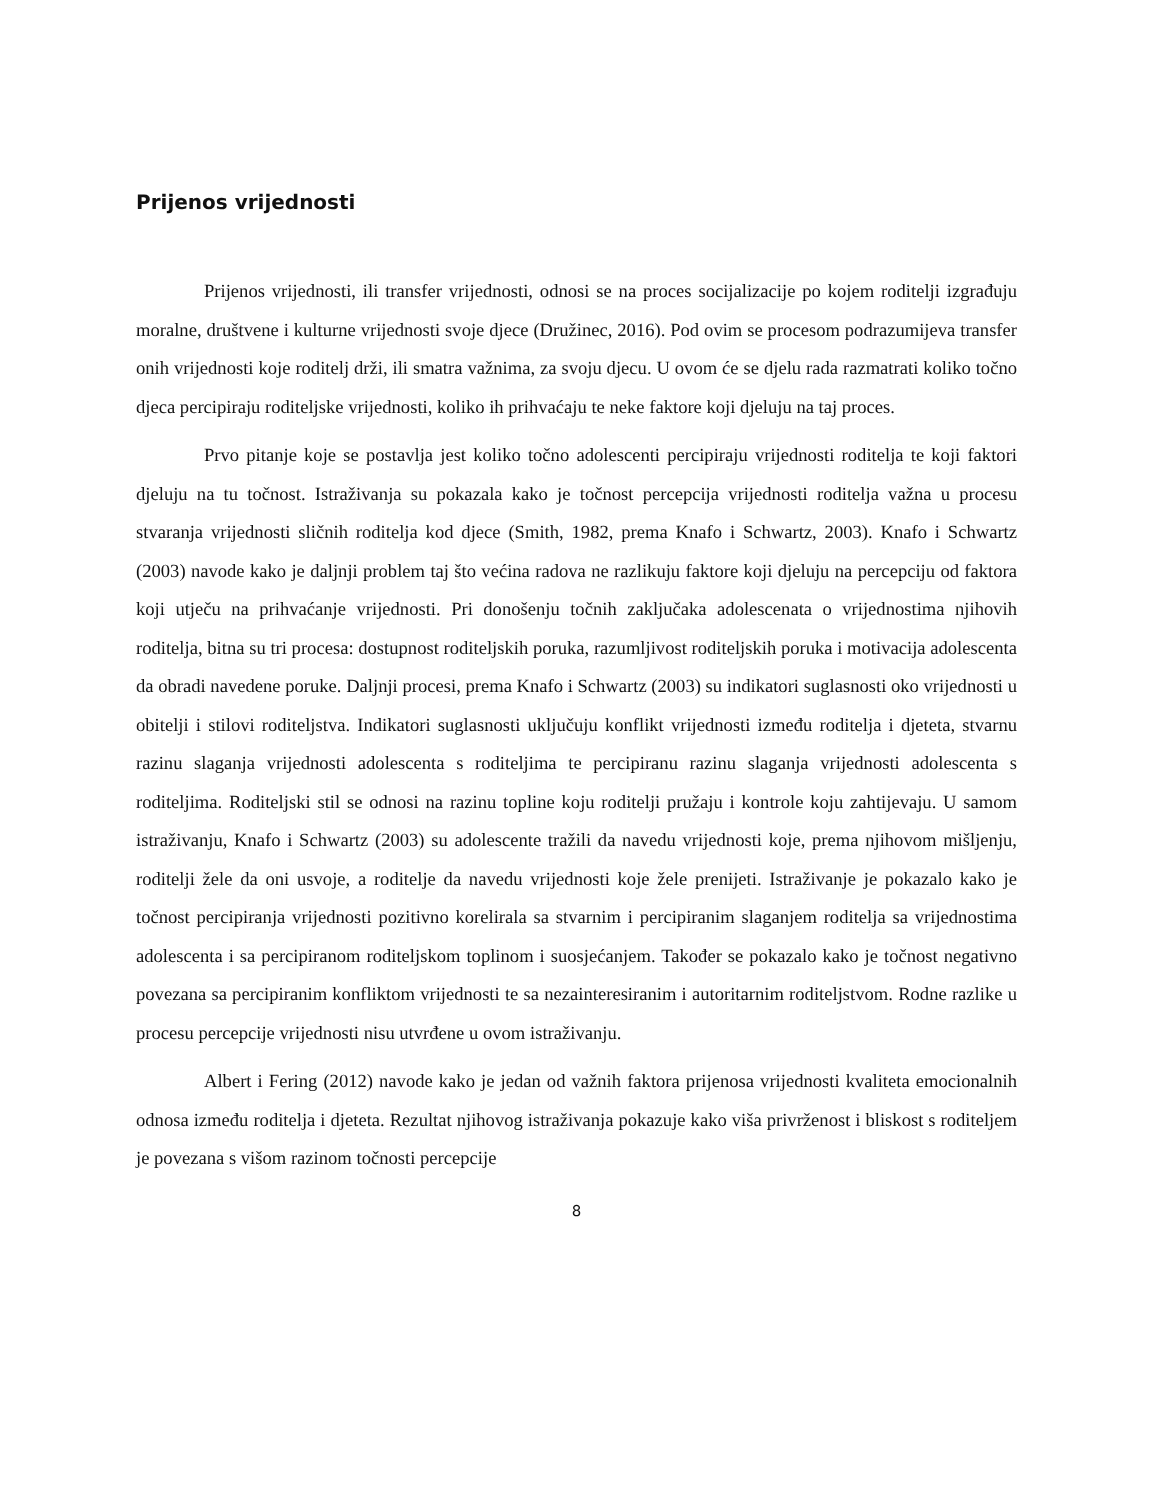Prijenos vrijednosti
Prijenos vrijednosti, ili transfer vrijednosti, odnosi se na proces socijalizacije po kojem roditelji izgrađuju moralne, društvene i kulturne vrijednosti svoje djece (Družinec, 2016). Pod ovim se procesom podrazumijeva transfer onih vrijednosti koje roditelj drži, ili smatra važnima, za svoju djecu. U ovom će se djelu rada razmatrati koliko točno djeca percipiraju roditeljske vrijednosti, koliko ih prihvaćaju te neke faktore koji djeluju na taj proces.
Prvo pitanje koje se postavlja jest koliko točno adolescenti percipiraju vrijednosti roditelja te koji faktori djeluju na tu točnost. Istraživanja su pokazala kako je točnost percepcija vrijednosti roditelja važna u procesu stvaranja vrijednosti sličnih roditelja kod djece (Smith, 1982, prema Knafo i Schwartz, 2003). Knafo i Schwartz (2003) navode kako je daljnji problem taj što većina radova ne razlikuju faktore koji djeluju na percepciju od faktora koji utječu na prihvaćanje vrijednosti. Pri donošenju točnih zaključaka adolescenata o vrijednostima njihovih roditelja, bitna su tri procesa: dostupnost roditeljskih poruka, razumljivost roditeljskih poruka i motivacija adolescenta da obradi navedene poruke. Daljnji procesi, prema Knafo i Schwartz (2003) su indikatori suglasnosti oko vrijednosti u obitelji i stilovi roditeljstva. Indikatori suglasnosti uključuju konflikt vrijednosti između roditelja i djeteta, stvarnu razinu slaganja vrijednosti adolescenta s roditeljima te percipiranu razinu slaganja vrijednosti adolescenta s roditeljima. Roditeljski stil se odnosi na razinu topline koju roditelji pružaju i kontrole koju zahtijevaju. U samom istraživanju, Knafo i Schwartz (2003) su adolescente tražili da navedu vrijednosti koje, prema njihovom mišljenju, roditelji žele da oni usvoje, a roditelje da navedu vrijednosti koje žele prenijeti. Istraživanje je pokazalo kako je točnost percipiranja vrijednosti pozitivno korelirala sa stvarnim i percipiranim slaganjem roditelja sa vrijednostima adolescenta i sa percipiranom roditeljskom toplinom i suosjećanjem. Također se pokazalo kako je točnost negativno povezana sa percipiranim konfliktom vrijednosti te sa nezainteresiranim i autoritarnim roditeljstvom. Rodne razlike u procesu percepcije vrijednosti nisu utvrđene u ovom istraživanju.
Albert i Fering (2012) navode kako je jedan od važnih faktora prijenosa vrijednosti kvaliteta emocionalnih odnosa između roditelja i djeteta. Rezultat njihovog istraživanja pokazuje kako viša privrženost i bliskost s roditeljem je povezana s višom razinom točnosti percepcije
8